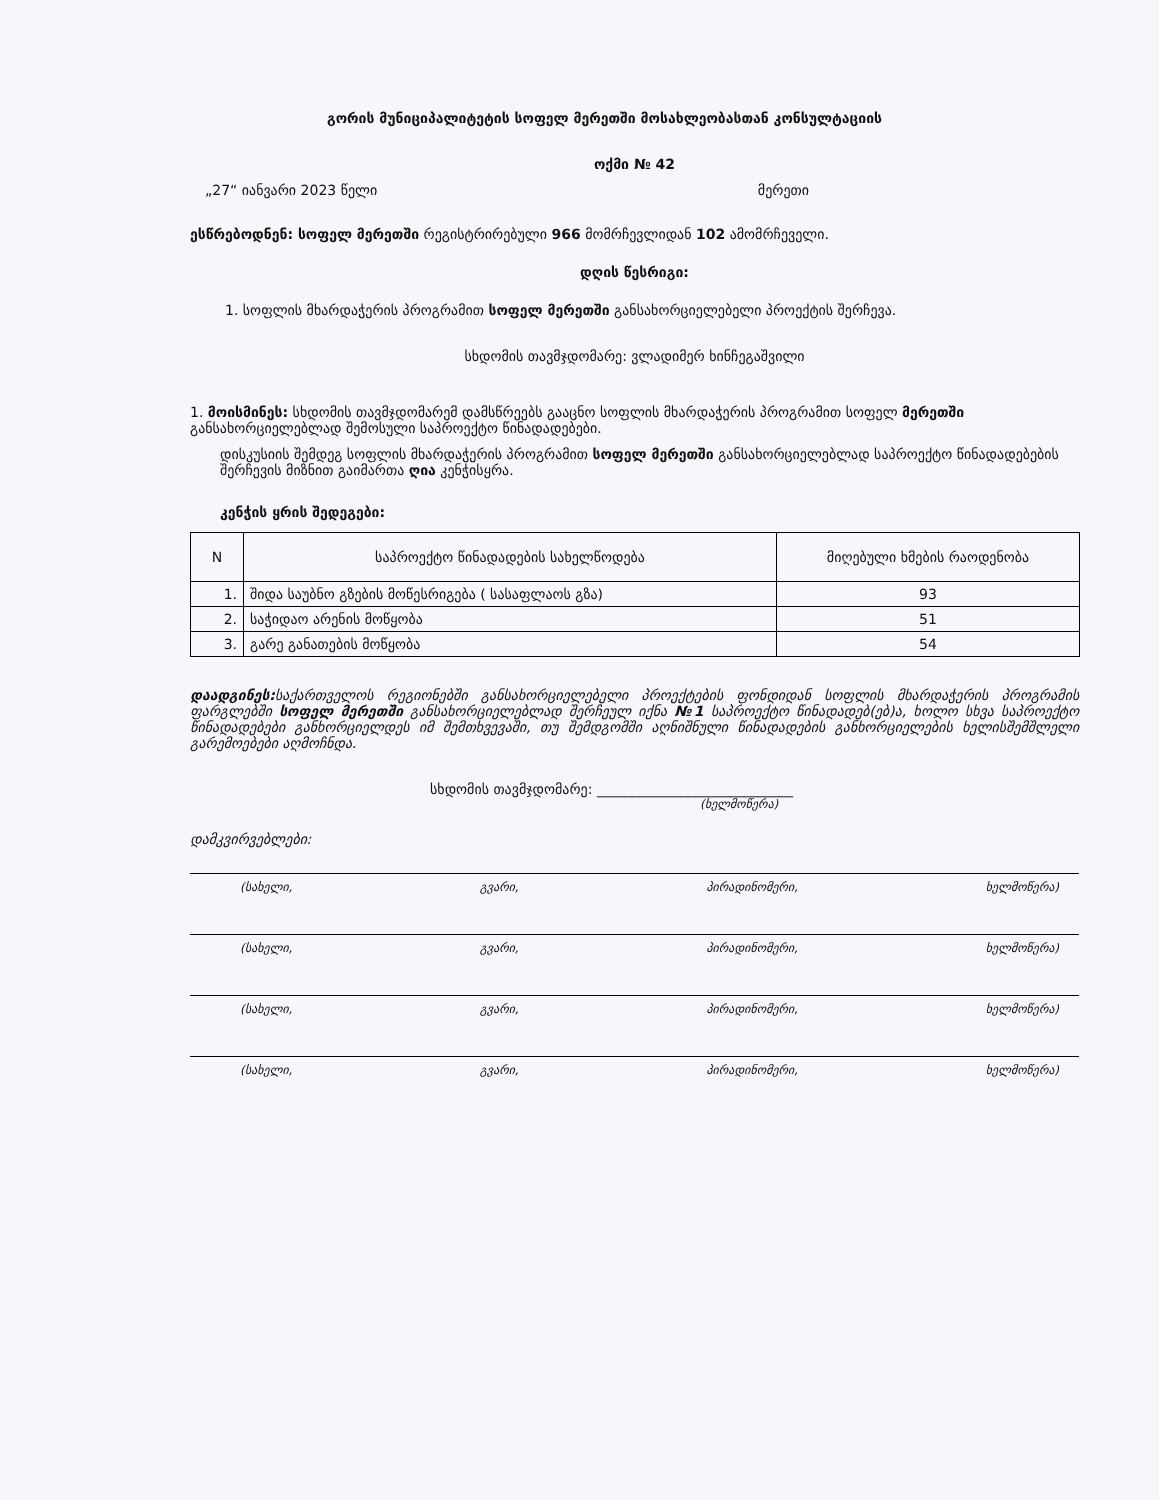გორის მუნიციპალიტეტის სოფელ მერეთში მოსახლეობასთან კონსულტაციის
ოქმი № 42
„27“ იანვარი 2023 წელი მერეთი
ესწრებოდნენ: სოფელ მერეთში რეგისტრირებული 966 მომრჩევლიდან 102 ამომრჩეველი.
დღის წესრიგი:
1. სოფლის მხარდაჭერის პროგრამით სოფელ მერეთში განსახორციელებელი პროექტის შერჩევა.
სხდომის თავმჯდომარე: ვლადიმერ ხინჩეგაშვილი
1. მოისმინეს: სხდომის თავმჯდომარემ დამსწრეებს გააცნო სოფლის მხარდაჭერის პროგრამით სოფელ მერეთში განსახორციელებლად შემოსული საპროექტო წინადადებები.
დისკუსიის შემდეგ სოფლის მხარდაჭერის პროგრამით სოფელ მერეთში განსახორციელებლად საპროექტო წინადადებების შერჩევის მიზნით გაიმართა ღია კენჭისყრა.
კენჭის ყრის შედეგები:
| N | საპროექტო წინადადების სახელწოდება | მიღებული ხმების რაოდენობა |
| --- | --- | --- |
| 1. | შიდა საუბნო გზების მოწესრიგება ( სასაფლაოს გზა) | 93 |
| 2. | საჭიდაო არენის მოწყობა | 51 |
| 3. | გარე განათების მოწყობა | 54 |
დაადგინეს: საქართველოს რეგიონებში განსახორციელებელი პროექტების ფონდიდან სოფლის მხარდაჭერის პროგრამის ფარგლებში სოფელ მერეთში განსახორციელებლად შერჩეულ იქნა №1 საპროექტო წინადადებ(ებ)ა, ხოლო სხვა საპროექტო წინადადებები განხორციელდეს იმ შემთხვევაში, თუ შემდგომში აღნიშნული წინადადების განხორციელების ხელისშემშლელი გარემოებები აღმოჩნდა.
სხდომის თავმჯდომარე: ____________________________
(ხელმოწერა)
დამკვირვებლები:
(სახელი, გვარი, პირადინომერი, ხელმოწერა)
(სახელი, გვარი, პირადინომერი, ხელმოწერა)
(სახელი, გვარი, პირადინომერი, ხელმოწერა)
(სახელი, გვარი, პირადინომერი, ხელმოწერა)